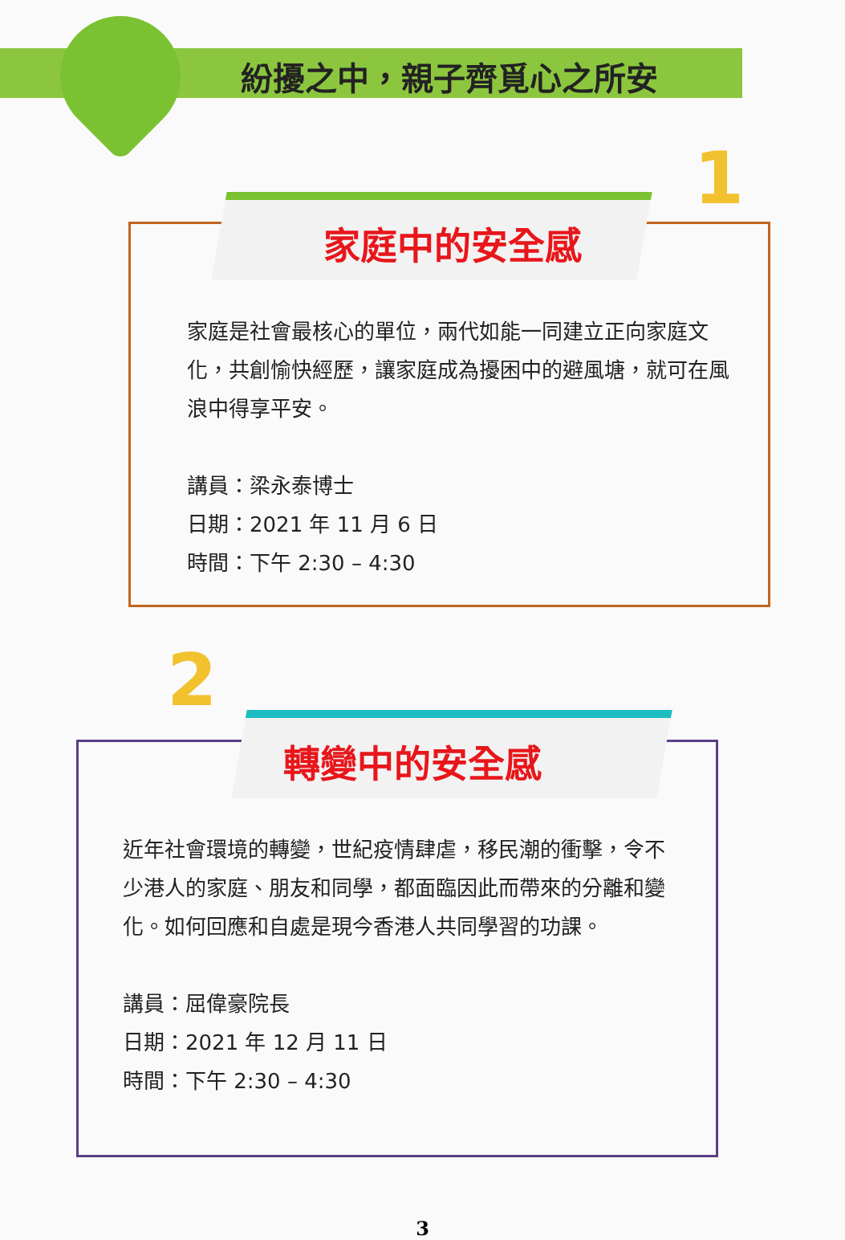紛擾之中，親子齊覓心之所安
1
家庭中的安全感
家庭是社會最核心的單位，兩代如能一同建立正向家庭文化，共創愉快經歷，讓家庭成為擾困中的避風塘，就可在風浪中得享平安。
講員：梁永泰博士
日期：2021 年 11 月 6 日
時間：下午 2:30 – 4:30
2
轉變中的安全感
近年社會環境的轉變，世紀疫情肆虐，移民潮的衝擊，令不少港人的家庭、朋友和同學，都面臨因此而帶來的分離和變化。如何回應和自處是現今香港人共同學習的功課。
講員：屈偉豪院長
日期：2021 年 12 月 11 日
時間：下午 2:30 – 4:30
3